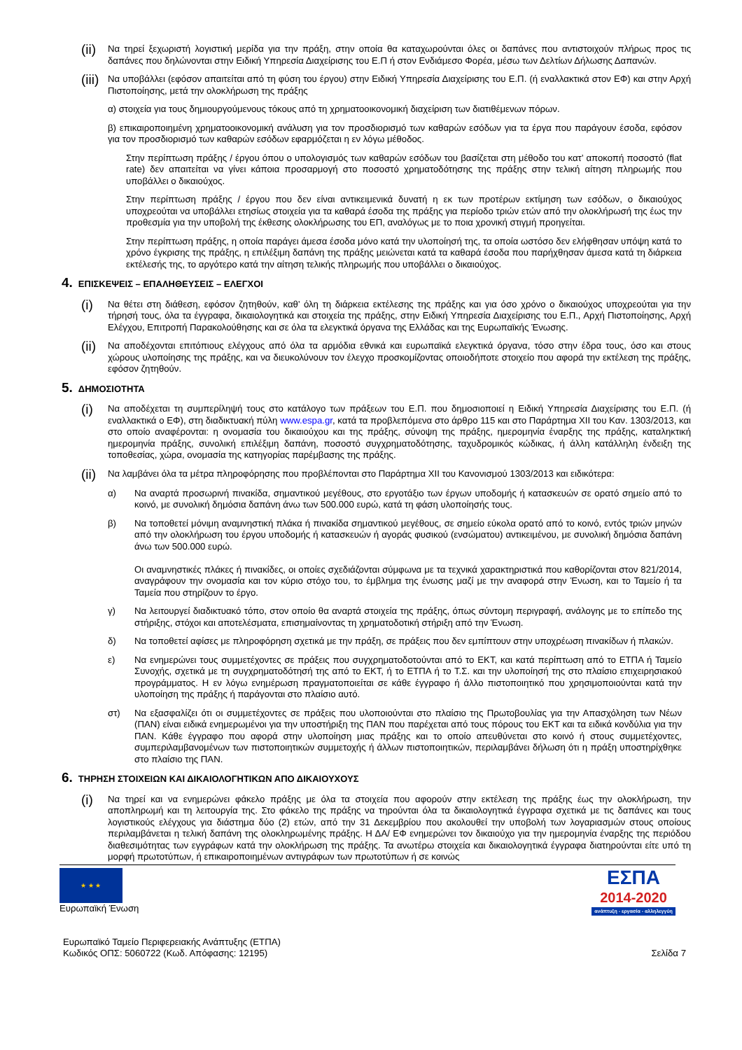(ii)
Να τηρεί ξεχωριστή λογιστική μερίδα για την πράξη, στην οποία θα καταχωρούνται όλες οι δαπάνες που αντιστοιχούν πλήρως προς τις δαπάνες που δηλώνονται στην Ειδική Υπηρεσία Διαχείρισης του Ε.Π ή στον Ενδιάμεσο Φορέα, μέσω των Δελτίων Δήλωσης Δαπανών.
(iii)
Να υποβάλλει (εφόσον απαιτείται από τη φύση του έργου) στην Ειδική Υπηρεσία Διαχείρισης του Ε.Π. (ή εναλλακτικά στον ΕΦ) και στην Αρχή Πιστοποίησης, μετά την ολοκλήρωση της πράξης
α) στοιχεία για τους δημιουργούμενους τόκους από τη χρηματοοικονομική διαχείριση των διατιθέμενων πόρων.
β) επικαιροποιημένη χρηματοοικονομική ανάλυση για τον προσδιορισμό των καθαρών εσόδων για τα έργα που παράγουν έσοδα, εφόσον για τον προσδιορισμό των καθαρών εσόδων εφαρμόζεται η εν λόγω μέθοδος.
Στην περίπτωση πράξης / έργου όπου ο υπολογισμός των καθαρών εσόδων του βασίζεται στη μέθοδο του κατ’ αποκοπή ποσοστό (flat rate) δεν απαιτείται να γίνει κάποια προσαρμογή στο ποσοστό χρηματοδότησης της πράξης στην τελική αίτηση πληρωμής που υποβάλλει ο δικαιούχος.
Στην περίπτωση πράξης / έργου που δεν είναι αντικειμενικά δυνατή η εκ των προτέρων εκτίμηση των εσόδων, ο δικαιούχος υποχρεούται να υποβάλλει ετησίως στοιχεία για τα καθαρά έσοδα της πράξης για περίοδο τριών ετών από την ολοκλήρωσή της έως την προθεσμία για την υποβολή της έκθεσης ολοκλήρωσης του ΕΠ, αναλόγως με το ποια χρονική στιγμή προηγείται.
Στην περίπτωση πράξης, η οποία παράγει άμεσα έσοδα μόνο κατά την υλοποίησή της, τα οποία ωστόσο δεν ελήφθησαν υπόψη κατά το χρόνο έγκρισης της πράξης, η επιλέξιμη δαπάνη της πράξης μειώνεται κατά τα καθαρά έσοδα που παρήχθησαν άμεσα κατά τη διάρκεια εκτέλεσής της, το αργότερο κατά την αίτηση τελικής πληρωμής που υποβάλλει ο δικαιούχος.
4. ΕΠΙΣΚΕΨΕΙΣ – ΕΠΑΛΗΘΕΥΣΕΙΣ – ΕΛΕΓΧΟΙ
(i)
Να θέτει στη διάθεση, εφόσον ζητηθούν, καθ’ όλη τη διάρκεια εκτέλεσης της πράξης και για όσο χρόνο ο δικαιούχος υποχρεούται για την τήρησή τους, όλα τα έγγραφα, δικαιολογητικά και στοιχεία της πράξης, στην Ειδική Υπηρεσία Διαχείρισης του Ε.Π., Αρχή Πιστοποίησης, Αρχή Ελέγχου, Επιτροπή Παρακολούθησης και σε όλα τα ελεγκτικά όργανα της Ελλάδας και της Ευρωπαϊκής Ένωσης.
(ii)
Να αποδέχονται επιτόπιους ελέγχους από όλα τα αρμόδια εθνικά και ευρωπαϊκά ελεγκτικά όργανα, τόσο στην έδρα τους, όσο και στους χώρους υλοποίησης της πράξης, και να διευκολύνουν τον έλεγχο προσκομίζοντας οποιοδήποτε στοιχείο που αφορά την εκτέλεση της πράξης, εφόσον ζητηθούν.
5. ΔΗΜΟΣΙΟΤΗΤΑ
(i)
Να αποδέχεται τη συμπερίληψή τους στο κατάλογο των πράξεων του Ε.Π. που δημοσιοποιεί η Ειδική Υπηρεσία Διαχείρισης του Ε.Π. (ή εναλλακτικά ο ΕΦ), στη διαδικτυακή πύλη www.espa.gr, κατά τα προβλεπόμενα στο άρθρο 115 και στο Παράρτημα XII του Καν. 1303/2013, και στο οποίο αναφέρονται: η ονομασία του δικαιούχου και της πράξης, σύνοψη της πράξης, ημερομηνία έναρξης της πράξης, καταληκτική ημερομηνία πράξης, συνολική επιλέξιμη δαπάνη, ποσοστό συγχρηματοδότησης, ταχυδρομικός κώδικας, ή άλλη κατάλληλη ένδειξη της τοποθεσίας, χώρα, ονομασία της κατηγορίας παρέμβασης της πράξης.
(ii)
Να λαμβάνει όλα τα μέτρα πληροφόρησης που προβλέπονται στο Παράρτημα XII του Κανονισμού 1303/2013 και ειδικότερα:
α) Να αναρτά προσωρινή πινακίδα, σημαντικού μεγέθους, στο εργοτάξιο των έργων υποδομής ή κατασκευών σε ορατό σημείο από το κοινό, με συνολική δημόσια δαπάνη άνω των 500.000 ευρώ, κατά τη φάση υλοποίησής τους.
β) Να τοποθετεί μόνιμη αναμνηστική πλάκα ή πινακίδα σημαντικού μεγέθους, σε σημείο εύκολα ορατό από το κοινό, εντός τριών μηνών από την ολοκλήρωση του έργου υποδομής ή κατασκευών ή αγοράς φυσικού (ενσώματου) αντικειμένου, με συνολική δημόσια δαπάνη άνω των 500.000 ευρώ.
Οι αναμνηστικές πλάκες ή πινακίδες, οι οποίες σχεδιάζονται σύμφωνα με τα τεχνικά χαρακτηριστικά που καθορίζονται στον 821/2014, αναγράφουν την ονομασία και τον κύριο στόχο του, το έμβλημα της ένωσης μαζί με την αναφορά στην Ένωση, και το Ταμείο ή τα Ταμεία που στηρίζουν το έργο.
γ) Να λειτουργεί διαδικτυακό τόπο, στον οποίο θα αναρτά στοιχεία της πράξης, όπως σύντομη περιγραφή, ανάλογης με το επίπεδο της στήριξης, στόχοι και αποτελέσματα, επισημαίνοντας τη χρηματοδοτική στήριξη από την Ένωση.
δ) Να τοποθετεί αφίσες με πληροφόρηση σχετικά με την πράξη, σε πράξεις που δεν εμπίπτουν στην υποχρέωση πινακίδων ή πλακών.
ε) Να ενημερώνει τους συμμετέχοντες σε πράξεις που συγχρηματοδοτούνται από το ΕΚΤ, και κατά περίπτωση από το ΕΤΠΑ ή Ταμείο Συνοχής, σχετικά με τη συγχρηματοδότησή της από το ΕΚΤ, ή το ΕΤΠΑ ή το Τ.Σ. και την υλοποίησή της στο πλαίσιο επιχειρησιακού προγράμματος. Η εν λόγω ενημέρωση πραγματοποιείται σε κάθε έγγραφο ή άλλο πιστοποιητικό που χρησιμοποιούνται κατά την υλοποίηση της πράξης ή παράγονται στο πλαίσιο αυτό.
στ) Να εξασφαλίζει ότι οι συμμετέχοντες σε πράξεις που υλοποιούνται στο πλαίσιο της Πρωτοβουλίας για την Απασχόληση των Νέων (ΠΑΝ) είναι ειδικά ενημερωμένοι για την υποστήριξη της ΠΑΝ που παρέχεται από τους πόρους του ΕΚΤ και τα ειδικά κονδύλια για την ΠΑΝ. Κάθε έγγραφο που αφορά στην υλοποίηση μιας πράξης και το οποίο απευθύνεται στο κοινό ή στους συμμετέχοντες, συμπεριλαμβανομένων των πιστοποιητικών συμμετοχής ή άλλων πιστοποιητικών, περιλαμβάνει δήλωση ότι η πράξη υποστηρίχθηκε στο πλαίσιο της ΠΑΝ.
6. ΤΗΡΗΣΗ ΣΤΟΙΧΕΙΩΝ ΚΑΙ ΔΙΚΑΙΟΛΟΓΗΤΙΚΩΝ ΑΠΟ ΔΙΚΑΙΟΥΧΟΥΣ
(i)
Να τηρεί και να ενημερώνει φάκελο πράξης με όλα τα στοιχεία που αφορούν στην εκτέλεση της πράξης έως την ολοκλήρωση, την αποπληρωμή και τη λειτουργία της. Στο φάκελο της πράξης να τηρούνται όλα τα δικαιολογητικά έγγραφα σχετικά με τις δαπάνες και τους λογιστικούς ελέγχους για διάστημα δύο (2) ετών, από την 31 Δεκεμβρίου που ακολουθεί την υποβολή των λογαριασμών στους οποίους περιλαμβάνεται η τελική δαπάνη της ολοκληρωμένης πράξης. Η ΔΑ/ ΕΦ ενημερώνει τον δικαιούχο για την ημερομηνία έναρξης της περιόδου διαθεσιμότητας των εγγράφων κατά την ολοκλήρωση της πράξης. Τα ανωτέρω στοιχεία και δικαιολογητικά έγγραφα διατηρούνται είτε υπό τη μορφή πρωτοτύπων, ή επικαιροποιημένων αντιγράφων των πρωτοτύπων ή σε κοινώς
★ ★ ★
Ευρωπαϊκή Ένωση
ΕΣΠΑ
2014-2020
ανάπτυξη - εργασία - αλληλεγγύη
Ευρωπαϊκό Ταμείο Περιφερειακής Ανάπτυξης (ΕΤΠΑ)
Κωδικός ΟΠΣ: 5060722 (Κωδ. Απόφασης: 12195)
Σελίδα 7